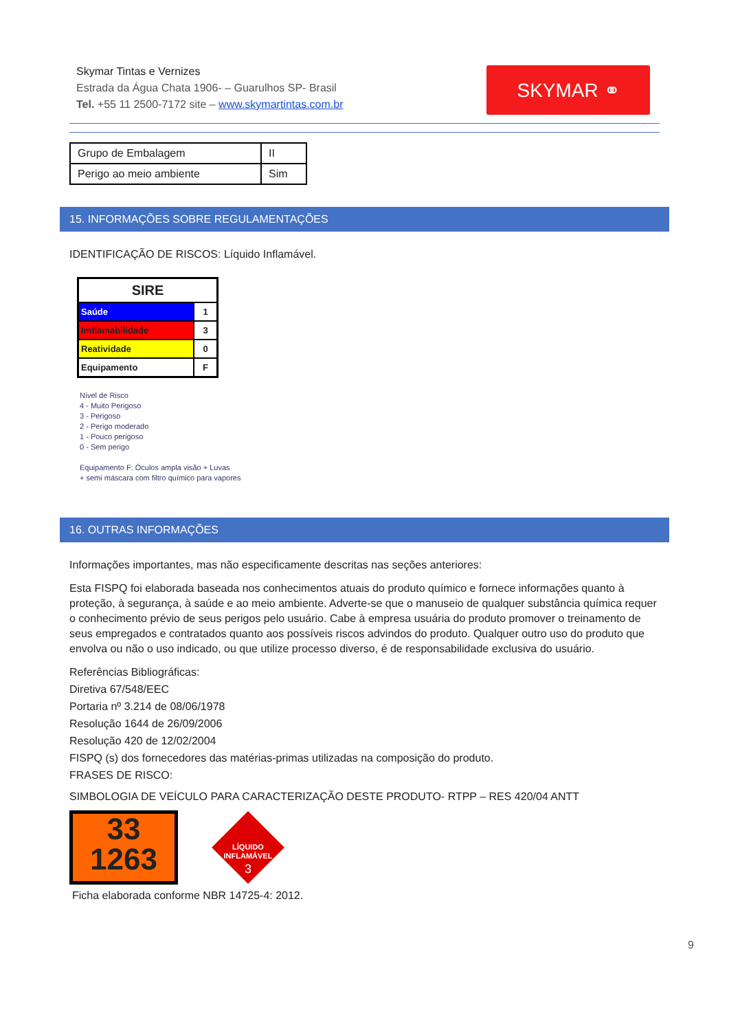Skymar Tintas e Vernizes
Estrada da Água Chata 1906- – Guarulhos SP- Brasil
Tel. +55 11 2500-7172 site – www.skymartintas.com.br
SKYMAR ⚭
| Grupo de Embalagem | II |
| Perigo ao meio ambiente | Sim |
15. INFORMAÇÕES SOBRE REGULAMENTAÇÕES
IDENTIFICAÇÃO DE RISCOS: Líquido Inflamável.
| SIRE | |
| --- | --- |
| Saúde | 1 |
| Imflamabilidade | 3 |
| Reatividade | 0 |
| Equipamento | F |
Nível de Risco
4 - Muito Perigoso
3 - Perigoso
2 - Perigo moderado
1 - Pouco perigoso
0 - Sem perigo
Equipamento F: Óculos ampla visão + Luvas
+ semi máscara com filtro químico para vapores
16. OUTRAS INFORMAÇÕES
Informações importantes, mas não especificamente descritas nas seções anteriores:
Esta FISPQ foi elaborada baseada nos conhecimentos atuais do produto químico e fornece informações quanto à proteção, à segurança, à saúde e ao meio ambiente. Adverte-se que o manuseio de qualquer substância química requer o conhecimento prévio de seus perigos pelo usuário. Cabe à empresa usuária do produto promover o treinamento de seus empregados e contratados quanto aos possíveis riscos advindos do produto. Qualquer outro uso do produto que envolva ou não o uso indicado, ou que utilize processo diverso, é de responsabilidade exclusiva do usuário.
Referências Bibliográficas:
Diretiva 67/548/EEC
Portaria nº 3.214 de 08/06/1978
Resolução 1644 de 26/09/2006
Resolução 420 de 12/02/2004
FISPQ (s) dos fornecedores das matérias-primas utilizadas na composição do produto.
FRASES DE RISCO:
SIMBOLOGIA DE VEÍCULO PARA CARACTERIZAÇÃO DESTE PRODUTO- RTPP – RES 420/04 ANTT
33
1263
LÍQUIDO
INFLAMÁVEL
3
Ficha elaborada conforme NBR 14725-4: 2012.
9